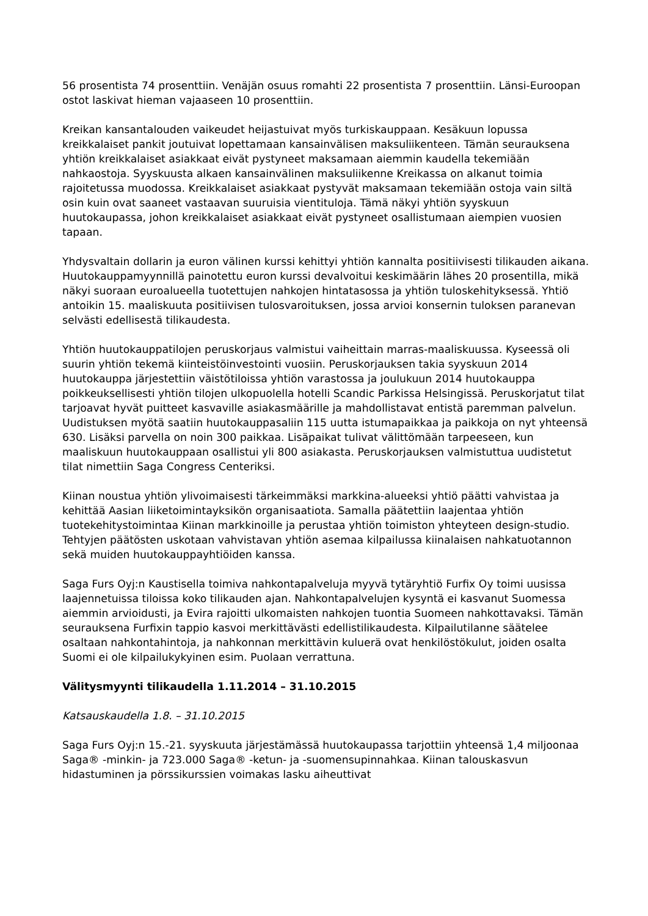56 prosentista 74 prosenttiin. Venäjän osuus romahti 22 prosentista 7 prosenttiin. Länsi-Euroopan ostot laskivat hieman vajaaseen 10 prosenttiin.
Kreikan kansantalouden vaikeudet heijastuivat myös turkiskauppaan. Kesäkuun lopussa kreikkalaiset pankit joutuivat lopettamaan kansainvälisen maksuliikenteen. Tämän seurauksena yhtiön kreikkalaiset asiakkaat eivät pystyneet maksamaan aiemmin kaudella tekemiään nahkaostoja. Syyskuusta alkaen kansainvälinen maksuliikenne Kreikassa on alkanut toimia rajoitetussa muodossa. Kreikkalaiset asiakkaat pystyvät maksamaan tekemiään ostoja vain siltä osin kuin ovat saaneet vastaavan suuruisia vientituloja. Tämä näkyi yhtiön syyskuun huutokaupassa, johon kreikkalaiset asiakkaat eivät pystyneet osallistumaan aiempien vuosien tapaan.
Yhdysvaltain dollarin ja euron välinen kurssi kehittyi yhtiön kannalta positiivisesti tilikauden aikana. Huutokauppamyynnillä painotettu euron kurssi devalvoitui keskimäärin lähes 20 prosentilla, mikä näkyi suoraan euroalueella tuotettujen nahkojen hintatasossa ja yhtiön tuloskehityksessä. Yhtiö antoikin 15. maaliskuuta positiivisen tulosvaroituksen, jossa arvioi konsernin tuloksen paranevan selvästi edellisestä tilikaudesta.
Yhtiön huutokauppatilojen peruskorjaus valmistui vaiheittain marras-maaliskuussa. Kyseessä oli suurin yhtiön tekemä kiinteistöinvestointi vuosiin. Peruskorjauksen takia syyskuun 2014 huutokauppa järjestettiin väistötiloissa yhtiön varastossa ja joulukuun 2014 huutokauppa poikkeuksellisesti yhtiön tilojen ulkopuolella hotelli Scandic Parkissa Helsingissä. Peruskorjatut tilat tarjoavat hyvät puitteet kasvaville asiakasmäärille ja mahdollistavat entistä paremman palvelun. Uudistuksen myötä saatiin huutokauppasaliin 115 uutta istumapaikkaa ja paikkoja on nyt yhteensä 630. Lisäksi parvella on noin 300 paikkaa. Lisäpaikat tulivat välittömään tarpeeseen, kun maaliskuun huutokauppaan osallistui yli 800 asiakasta. Peruskorjauksen valmistuttua uudistetut tilat nimettiin Saga Congress Centeriksi.
Kiinan noustua yhtiön ylivoimaisesti tärkeimmäksi markkina-alueeksi yhtiö päätti vahvistaa ja kehittää Aasian liiketoimintayksikön organisaatiota. Samalla päätettiin laajentaa yhtiön tuotekehitystoimintaa Kiinan markkinoille ja perustaa yhtiön toimiston yhteyteen design-studio. Tehtyjen päätösten uskotaan vahvistavan yhtiön asemaa kilpailussa kiinalaisen nahkatuotannon sekä muiden huutokauppayhtiöiden kanssa.
Saga Furs Oyj:n Kaustisella toimiva nahkontapalveluja myyvä tytäryhtiö Furfix Oy toimi uusissa laajennetuissa tiloissa koko tilikauden ajan. Nahkontapalvelujen kysyntä ei kasvanut Suomessa aiemmin arvioidusti, ja Evira rajoitti ulkomaisten nahkojen tuontia Suomeen nahkottavaksi. Tämän seurauksena Furfixin tappio kasvoi merkittävästi edellistilikaudesta. Kilpailutilanne säätelee osaltaan nahkontahintoja, ja nahkonnan merkittävin kuluerä ovat henkilöstökulut, joiden osalta Suomi ei ole kilpailukykyinen esim. Puolaan verrattuna.
Välitysmyynti tilikaudella 1.11.2014 – 31.10.2015
Katsauskaudella 1.8. – 31.10.2015
Saga Furs Oyj:n 15.-21. syyskuuta järjestämässä huutokaupassa tarjottiin yhteensä 1,4 miljoonaa Saga® -minkin- ja 723.000 Saga® -ketun- ja -suomensupinnahkaa. Kiinan talouskasvun hidastuminen ja pörssikurssien voimakas lasku aiheuttivat